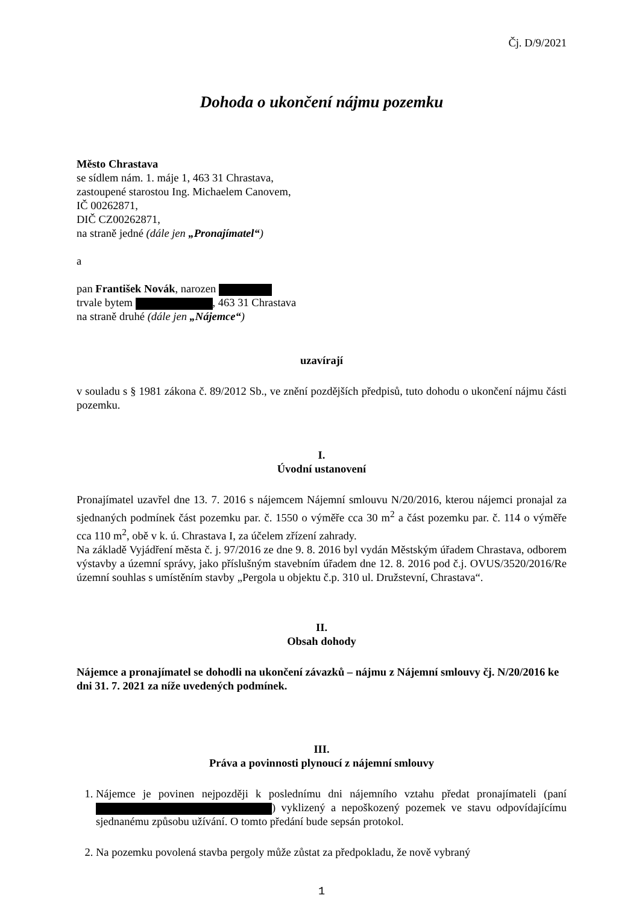Čj. D/9/2021
Dohoda o ukončení nájmu pozemku
Město Chrastava
se sídlem nám. 1. máje 1, 463 31 Chrastava,
zastoupené starostou Ing. Michaelem Canovem,
IČ 00262871,
DIČ CZ00262871,
na straně jedné (dále jen „Pronajímatel“)
a
pan František Novák, narozen
trvale bytem , 463 31 Chrastava
na straně druhé (dále jen „Nájemce“)
uzavírají
v souladu s § 1981 zákona č. 89/2012 Sb., ve znění pozdějších předpisů, tuto dohodu o ukončení nájmu části pozemku.
I.
Úvodní ustanovení
Pronajímatel uzavřel dne 13. 7. 2016 s nájemcem Nájemní smlouvu N/20/2016, kterou nájemci pronajal za sjednaných podmínek část pozemku par. č. 1550 o výměře cca 30 m<sup>2</sup> a část pozemku par. č. 114 o výměře cca 110 m<sup>2</sup>, obě v k. ú. Chrastava I, za účelem zřízení zahrady.
Na základě Vyjádření města č. j. 97/2016 ze dne 9. 8. 2016 byl vydán Městským úřadem Chrastava, odborem výstavby a územní správy, jako příslušným stavebním úřadem dne 12. 8. 2016 pod č.j. OVUS/3520/2016/Re územní souhlas s umístěním stavby „Pergola u objektu č.p. 310 ul. Družstevní, Chrastava“.
II.
Obsah dohody
Nájemce a pronajímatel se dohodli na ukončení závazků – nájmu z Nájemní smlouvy čj. N/20/2016 ke dni 31. 7. 2021 za níže uvedených podmínek.
III.
Práva a povinnosti plynoucí z nájemní smlouvy
1. Nájemce je povinen nejpozději k poslednímu dni nájemního vztahu předat pronajímateli (paní ) vyklizený a nepoškozený pozemek ve stavu odpovídajícímu sjednanému způsobu užívání. O tomto předání bude sepsán protokol.
2. Na pozemku povolená stavba pergoly může zůstat za předpokladu, že nově vybraný
1